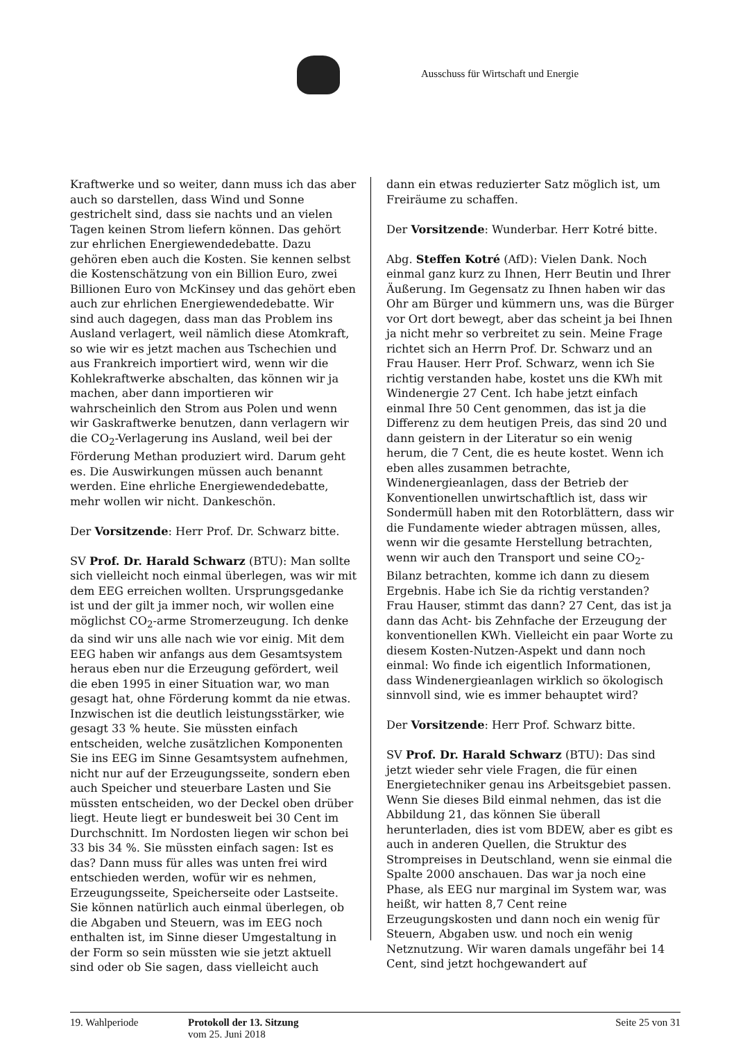Ausschuss für Wirtschaft und Energie
Kraftwerke und so weiter, dann muss ich das aber auch so darstellen, dass Wind und Sonne gestrichelt sind, dass sie nachts und an vielen Tagen keinen Strom liefern können. Das gehört zur ehrlichen Energiewendedebatte. Dazu gehören eben auch die Kosten. Sie kennen selbst die Kostenschätzung von ein Billion Euro, zwei Billionen Euro von McKinsey und das gehört eben auch zur ehrlichen Energiewendedebatte. Wir sind auch dagegen, dass man das Problem ins Ausland verlagert, weil nämlich diese Atomkraft, so wie wir es jetzt machen aus Tschechien und aus Frankreich importiert wird, wenn wir die Kohlekraftwerke abschalten, das können wir ja machen, aber dann importieren wir wahrscheinlich den Strom aus Polen und wenn wir Gaskraftwerke benutzen, dann verlagern wir die CO<sub>2</sub>-Verlagerung ins Ausland, weil bei der Förderung Methan produziert wird. Darum geht es. Die Auswirkungen müssen auch benannt werden. Eine ehrliche Energiewendedebatte, mehr wollen wir nicht. Dankeschön.
Der Vorsitzende: Herr Prof. Dr. Schwarz bitte.
SV Prof. Dr. Harald Schwarz (BTU): Man sollte sich vielleicht noch einmal überlegen, was wir mit dem EEG erreichen wollten. Ursprungsgedanke ist und der gilt ja immer noch, wir wollen eine möglichst CO<sub>2</sub>-arme Stromerzeugung. Ich denke da sind wir uns alle nach wie vor einig. Mit dem EEG haben wir anfangs aus dem Gesamtsystem heraus eben nur die Erzeugung gefördert, weil die eben 1995 in einer Situation war, wo man gesagt hat, ohne Förderung kommt da nie etwas. Inzwischen ist die deutlich leistungsstärker, wie gesagt 33 % heute. Sie müssten einfach entscheiden, welche zusätzlichen Komponenten Sie ins EEG im Sinne Gesamtsystem aufnehmen, nicht nur auf der Erzeugungsseite, sondern eben auch Speicher und steuerbare Lasten und Sie müssten entscheiden, wo der Deckel oben drüber liegt. Heute liegt er bundesweit bei 30 Cent im Durchschnitt. Im Nordosten liegen wir schon bei 33 bis 34 %. Sie müssten einfach sagen: Ist es das? Dann muss für alles was unten frei wird entschieden werden, wofür wir es nehmen, Erzeugungsseite, Speicherseite oder Lastseite. Sie können natürlich auch einmal überlegen, ob die Abgaben und Steuern, was im EEG noch enthalten ist, im Sinne dieser Umgestaltung in der Form so sein müssten wie sie jetzt aktuell sind oder ob Sie sagen, dass vielleicht auch
dann ein etwas reduzierter Satz möglich ist, um Freiräume zu schaffen.
Der Vorsitzende: Wunderbar. Herr Kotré bitte.
Abg. Steffen Kotré (AfD): Vielen Dank. Noch einmal ganz kurz zu Ihnen, Herr Beutin und Ihrer Äußerung. Im Gegensatz zu Ihnen haben wir das Ohr am Bürger und kümmern uns, was die Bürger vor Ort dort bewegt, aber das scheint ja bei Ihnen ja nicht mehr so verbreitet zu sein. Meine Frage richtet sich an Herrn Prof. Dr. Schwarz und an Frau Hauser. Herr Prof. Schwarz, wenn ich Sie richtig verstanden habe, kostet uns die KWh mit Windenergie 27 Cent. Ich habe jetzt einfach einmal Ihre 50 Cent genommen, das ist ja die Differenz zu dem heutigen Preis, das sind 20 und dann geistern in der Literatur so ein wenig herum, die 7 Cent, die es heute kostet. Wenn ich eben alles zusammen betrachte, Windenergieanlagen, dass der Betrieb der Konventionellen unwirtschaftlich ist, dass wir Sondermüll haben mit den Rotorblättern, dass wir die Fundamente wieder abtragen müssen, alles, wenn wir die gesamte Herstellung betrachten, wenn wir auch den Transport und seine CO<sub>2</sub>-Bilanz betrachten, komme ich dann zu diesem Ergebnis. Habe ich Sie da richtig verstanden? Frau Hauser, stimmt das dann? 27 Cent, das ist ja dann das Acht- bis Zehnfache der Erzeugung der konventionellen KWh. Vielleicht ein paar Worte zu diesem Kosten-Nutzen-Aspekt und dann noch einmal: Wo finde ich eigentlich Informationen, dass Windenergieanlagen wirklich so ökologisch sinnvoll sind, wie es immer behauptet wird?
Der Vorsitzende: Herr Prof. Schwarz bitte.
SV Prof. Dr. Harald Schwarz (BTU): Das sind jetzt wieder sehr viele Fragen, die für einen Energietechniker genau ins Arbeitsgebiet passen. Wenn Sie dieses Bild einmal nehmen, das ist die Abbildung 21, das können Sie überall herunterladen, dies ist vom BDEW, aber es gibt es auch in anderen Quellen, die Struktur des Strompreises in Deutschland, wenn sie einmal die Spalte 2000 anschauen. Das war ja noch eine Phase, als EEG nur marginal im System war, was heißt, wir hatten 8,7 Cent reine Erzeugungskosten und dann noch ein wenig für Steuern, Abgaben usw. und noch ein wenig Netznutzung. Wir waren damals ungefähr bei 14 Cent, sind jetzt hochgewandert auf
19. Wahlperiode Protokoll der 13. Sitzung
vom 25. Juni 2018
Seite 25 von 31